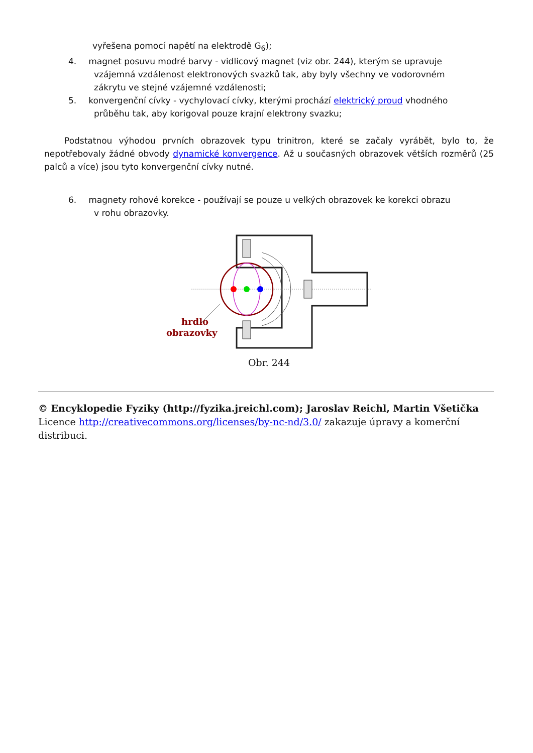vyřešena pomocí napětí na elektrodě G<sub>6</sub>);
4. magnet posuvu modré barvy - vidlicový magnet (viz obr. 244), kterým se upravuje
vzájemná vzdálenost elektronových svazků tak, aby byly všechny ve vodorovném
zákrytu ve stejné vzájemné vzdálenosti;
5. konvergenční cívky - vychylovací cívky, kterými prochází elektrický proud vhodného
průběhu tak, aby korigoval pouze krajní elektrony svazku;
Podstatnou výhodou prvních obrazovek typu trinitron, které se začaly vyrábět, bylo to, že nepotřebovaly žádné obvody dynamické konvergence. Až u současných obrazovek větších rozměrů (25 palců a více) jsou tyto konvergenční cívky nutné.
6. magnety rohové korekce - používají se pouze u velkých obrazovek ke korekci obrazu
v rohu obrazovky.
hrdlo
obrazovky
Obr. 244
© Encyklopedie Fyziky (http://fyzika.jreichl.com); Jaroslav Reichl, Martin Všetička
Licence http://creativecommons.org/licenses/by-nc-nd/3.0/ zakazuje úpravy a komerční distribuci.